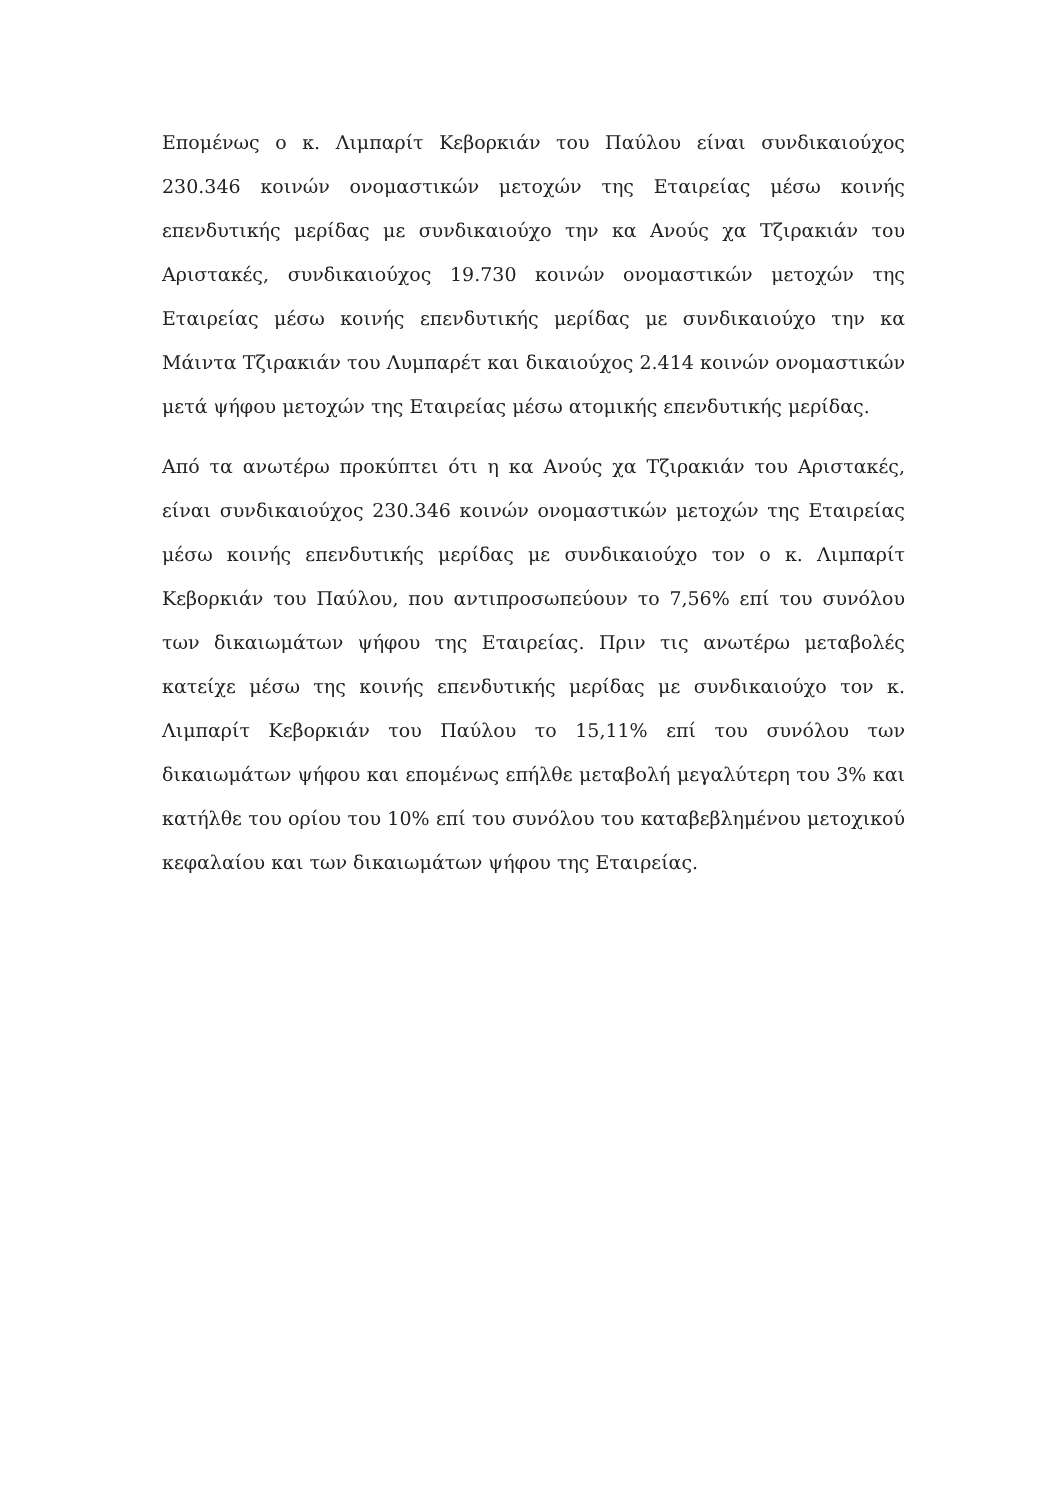Επομένως ο κ. Λιμπαρίτ Κεβορκιάν του Παύλου είναι συνδικαιούχος 230.346 κοινών ονομαστικών μετοχών της Εταιρείας μέσω κοινής επενδυτικής μερίδας με συνδικαιούχο την κα Ανούς χα Τζιρακιάν του Αριστακές, συνδικαιούχος 19.730 κοινών ονομαστικών μετοχών της Εταιρείας μέσω κοινής επενδυτικής μερίδας με συνδικαιούχο την κα Μάιντα Τζιρακιάν του Λυμπαρέτ και δικαιούχος 2.414 κοινών ονομαστικών μετά ψήφου μετοχών της Εταιρείας μέσω ατομικής επενδυτικής μερίδας.
Από τα ανωτέρω προκύπτει ότι η κα Ανούς χα Τζιρακιάν του Αριστακές, είναι συνδικαιούχος 230.346 κοινών ονομαστικών μετοχών της Εταιρείας μέσω κοινής επενδυτικής μερίδας με συνδικαιούχο τον ο κ. Λιμπαρίτ Κεβορκιάν του Παύλου, που αντιπροσωπεύουν το 7,56% επί του συνόλου των δικαιωμάτων ψήφου της Εταιρείας. Πριν τις ανωτέρω μεταβολές κατείχε μέσω της κοινής επενδυτικής μερίδας με συνδικαιούχο τον κ. Λιμπαρίτ Κεβορκιάν του Παύλου το 15,11% επί του συνόλου των δικαιωμάτων ψήφου και επομένως επήλθε μεταβολή μεγαλύτερη του 3% και κατήλθε του ορίου του 10% επί του συνόλου του καταβεβλημένου μετοχικού κεφαλαίου και των δικαιωμάτων ψήφου της Εταιρείας.